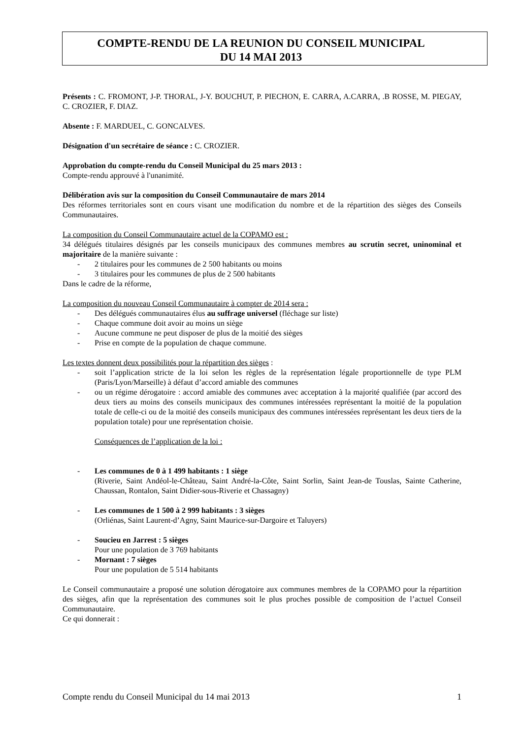COMPTE-RENDU DE LA REUNION DU CONSEIL MUNICIPAL
DU 14 MAI 2013
Présents : C. FROMONT, J-P. THORAL, J-Y. BOUCHUT, P. PIECHON, E. CARRA, A.CARRA, .B ROSSE, M. PIEGAY, C. CROZIER, F. DIAZ.
Absente : F. MARDUEL, C. GONCALVES.
Désignation d'un secrétaire de séance : C. CROZIER.
Approbation du compte-rendu du Conseil Municipal du 25 mars 2013 :
Compte-rendu approuvé à l'unanimité.
Délibération avis sur la composition du Conseil Communautaire de mars 2014
Des réformes territoriales sont en cours visant une modification du nombre et de la répartition des sièges des Conseils Communautaires.
La composition du Conseil Communautaire actuel de la COPAMO est :
34 délégués titulaires désignés par les conseils municipaux des communes membres au scrutin secret, uninominal et majoritaire de la manière suivante :
- 2 titulaires pour les communes de 2 500 habitants ou moins
- 3 titulaires pour les communes de plus de 2 500 habitants
Dans le cadre de la réforme,
La composition du nouveau Conseil Communautaire à compter de 2014 sera :
- Des délégués communautaires élus au suffrage universel (fléchage sur liste)
- Chaque commune doit avoir au moins un siège
- Aucune commune ne peut disposer de plus de la moitié des sièges
- Prise en compte de la population de chaque commune.
Les textes donnent deux possibilités pour la répartition des sièges :
- soit l’application stricte de la loi selon les règles de la représentation légale proportionnelle de type PLM (Paris/Lyon/Marseille) à défaut d’accord amiable des communes
- ou un régime dérogatoire : accord amiable des communes avec acceptation à la majorité qualifiée (par accord des deux tiers au moins des conseils municipaux des communes intéressées représentant la moitié de la population totale de celle-ci ou de la moitié des conseils municipaux des communes intéressées représentant les deux tiers de la population totale) pour une représentation choisie.
Conséquences de l’application de la loi :
- Les communes de 0 à 1 499 habitants : 1 siège
(Riverie, Saint Andéol-le-Château, Saint André-la-Côte, Saint Sorlin, Saint Jean-de Touslas, Sainte Catherine, Chaussan, Rontalon, Saint Didier-sous-Riverie et Chassagny)
- Les communes de 1 500 à 2 999 habitants : 3 sièges
(Orliénas, Saint Laurent-d’Agny, Saint Maurice-sur-Dargoire et Taluyers)
- Soucieu en Jarrest : 5 sièges
Pour une population de 3 769 habitants
- Mornant : 7 sièges
Pour une population de 5 514 habitants
Le Conseil communautaire a proposé une solution dérogatoire aux communes membres de la COPAMO pour la répartition des sièges, afin que la représentation des communes soit le plus proches possible de composition de l’actuel Conseil Communautaire.
Ce qui donnerait :
Compte rendu du Conseil Municipal du 14 mai 2013 1